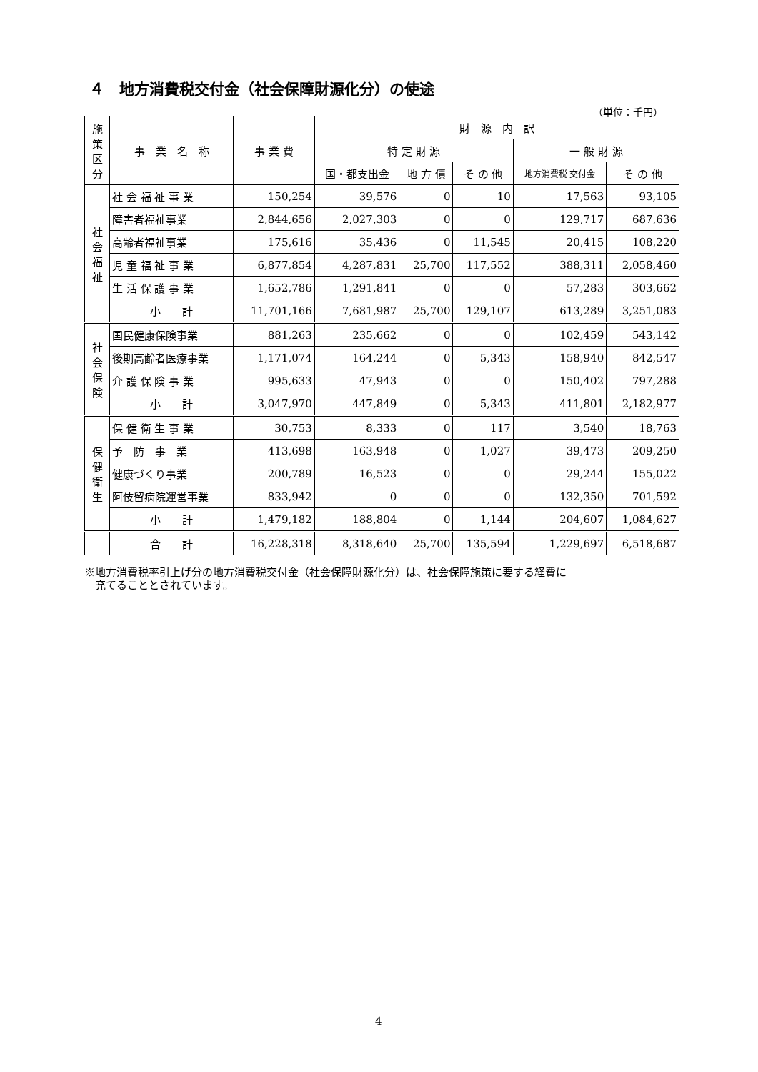４　地方消費税交付金（社会保障財源化分）の使途
（単位：千円）
| 施策区分 | 事 業 名 称 | 事 業 費 | 財 源 内 訳 | | | | |
| --- | --- | --- | --- | --- | --- | --- | --- |
| | | | 特 定 財 源 | | | 一 般 財 源 | |
| | | | 国・都支出金 | 地 方 債 | そ の 他 | 地方消費税 交付金 | そ の 他 |
| 社 会 福 祉 | 社 会 福 祉 事 業 | 150,254 | 39,576 | 0 | 10 | 17,563 | 93,105 |
| | 障害者福祉事業 | 2,844,656 | 2,027,303 | 0 | 0 | 129,717 | 687,636 |
| | 高齢者福祉事業 | 175,616 | 35,436 | 0 | 11,545 | 20,415 | 108,220 |
| | 児 童 福 祉 事 業 | 6,877,854 | 4,287,831 | 25,700 | 117,552 | 388,311 | 2,058,460 |
| | 生 活 保 護 事 業 | 1,652,786 | 1,291,841 | 0 | 0 | 57,283 | 303,662 |
| | 小 計 | 11,701,166 | 7,681,987 | 25,700 | 129,107 | 613,289 | 3,251,083 |
| 社 会 保 険 | 国民健康保険事業 | 881,263 | 235,662 | 0 | 0 | 102,459 | 543,142 |
| | 後期高齢者医療事業 | 1,171,074 | 164,244 | 0 | 5,343 | 158,940 | 842,547 |
| | 介 護 保 険 事 業 | 995,633 | 47,943 | 0 | 0 | 150,402 | 797,288 |
| | 小 計 | 3,047,970 | 447,849 | 0 | 5,343 | 411,801 | 2,182,977 |
| 保 健 衛 生 | 保 健 衛 生 事 業 | 30,753 | 8,333 | 0 | 117 | 3,540 | 18,763 |
| | 予 防 事 業 | 413,698 | 163,948 | 0 | 1,027 | 39,473 | 209,250 |
| | 健康づくり事業 | 200,789 | 16,523 | 0 | 0 | 29,244 | 155,022 |
| | 阿伎留病院運営事業 | 833,942 | 0 | 0 | 0 | 132,350 | 701,592 |
| | 小 計 | 1,479,182 | 188,804 | 0 | 1,144 | 204,607 | 1,084,627 |
| | 合 計 | 16,228,318 | 8,318,640 | 25,700 | 135,594 | 1,229,697 | 6,518,687 |
※地方消費税率引上げ分の地方消費税交付金（社会保障財源化分）は、社会保障施策に要する経費に
　充てることとされています。
4